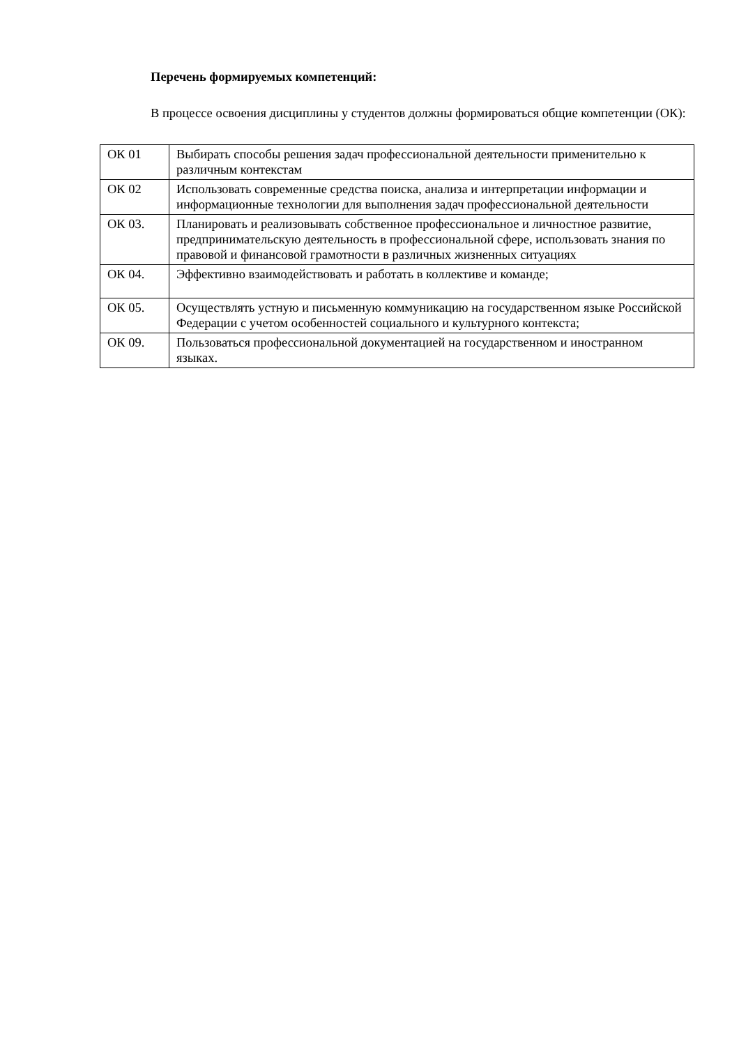Перечень формируемых компетенций:
В процессе освоения дисциплины у студентов должны формироваться общие компетенции (ОК):
| ОК 01 | Выбирать способы решения задач профессиональной деятельности применительно к различным контекстам |
| ОК 02 | Использовать современные средства поиска, анализа и интерпретации информации и информационные технологии для выполнения задач профессиональной деятельности |
| ОК 03. | Планировать и реализовывать собственное профессиональное и личностное развитие, предпринимательскую деятельность в профессиональной сфере, использовать знания по правовой и финансовой грамотности в различных жизненных ситуациях |
| ОК 04. | Эффективно взаимодействовать и работать в коллективе и команде; |
| ОК 05. | Осуществлять устную и письменную коммуникацию на государственном языке Российской Федерации с учетом особенностей социального и культурного контекста; |
| ОК 09. | Пользоваться профессиональной документацией на государственном и иностранном языках. |